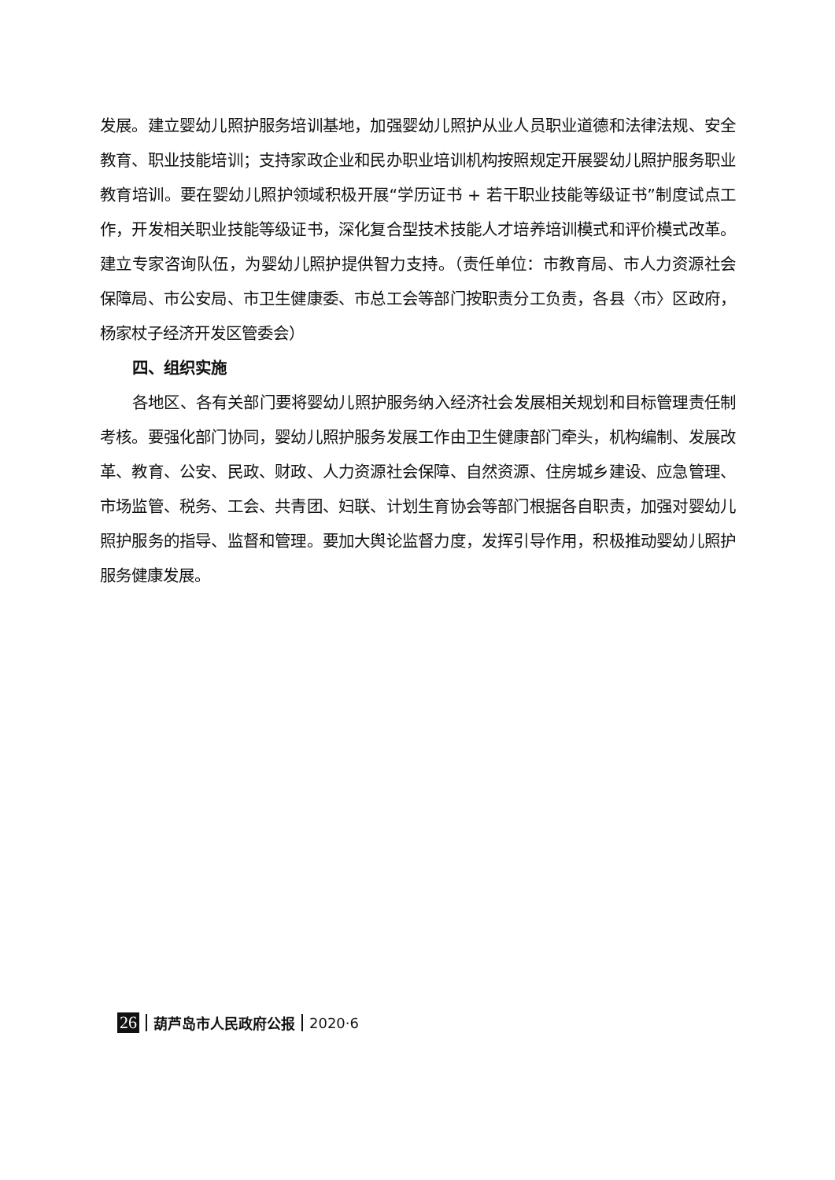发展。建立婴幼儿照护服务培训基地，加强婴幼儿照护从业人员职业道德和法律法规、安全教育、职业技能培训；支持家政企业和民办职业培训机构按照规定开展婴幼儿照护服务职业教育培训。要在婴幼儿照护领域积极开展“学历证书 + 若干职业技能等级证书”制度试点工作，开发相关职业技能等级证书，深化复合型技术技能人才培养培训模式和评价模式改革。建立专家咨询队伍，为婴幼儿照护提供智力支持。（责任单位：市教育局、市人力资源社会保障局、市公安局、市卫生健康委、市总工会等部门按职责分工负责，各县〈市〉区政府，杨家杖子经济开发区管委会）
四、组织实施
各地区、各有关部门要将婴幼儿照护服务纳入经济社会发展相关规划和目标管理责任制考核。要强化部门协同，婴幼儿照护服务发展工作由卫生健康部门牵头，机构编制、发展改革、教育、公安、民政、财政、人力资源社会保障、自然资源、住房城乡建设、应急管理、市场监管、税务、工会、共青团、妇联、计划生育协会等部门根据各自职责，加强对婴幼儿照护服务的指导、监督和管理。要加大舆论监督力度，发挥引导作用，积极推动婴幼儿照护服务健康发展。
26 葫芦岛市人民政府公报 2020·6